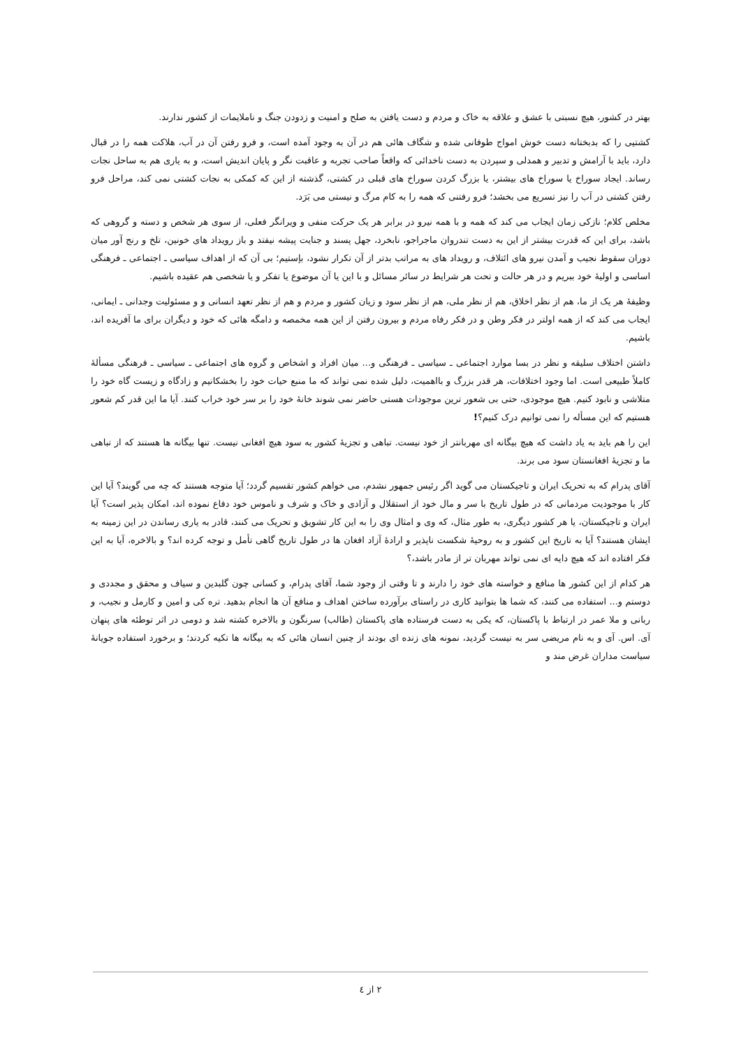بهتر در کشور، هیچ نسبتی با عشق و علاقه به خاک و مردم و دست یافتن به صلح و امنیت و زدودن جنگ و ناملایمات از کشور ندارند.
کشتیی را که بدبختانه دست خوش امواج طوفانی شده و شگاف هائی هم در آن به وجود آمده است، و فرو رفتن آن در آب، هلاکت همه را در قبال دارد، باید با آرامش و تدبیر و همدلی و سپردن به دست ناخدائی که واقعاً صاحب تجربه و عاقبت نگر و پایان اندیش است، و به یاری هم به ساحل نجات رساند. ایجاد سوراخ یا سوراخ های بیشتر، یا بزرگ کردن سوراخ های قبلی در کشتی، گذشته از این که کمکی به نجات کشتی نمی کند، مراحل فرو رفتن کشتی در آب را نیز تسریع می بخشد؛ فرو رفتنی که همه را به کام مرگ و نیستی می بَرَد.
مخلص کلام؛ نازکی زمان ایجاب می کند که همه و با همه نیرو در برابر هر یک حرکت منفی و ویرانگر فعلی، از سوی هر شخص و دسته و گروهی که باشد، برای این که قدرت بیشتر از این به دست تندروان ماجراجو، نابخرد، جهل پسند و جنایت پیشه نیفتد و باز رویداد های خونین، تلخ و رنج آور میان دوران سقوط نجیب و آمدن نیرو های ائتلاف، و رویداد های به مراتب بدتر از آن تکرار نشود، بإستیم؛ بی آن که از اهداف سیاسی ـ اجتماعی ـ فرهنگی اساسی و اولیهٔ خود ببریم و در هر حالت و تحت هر شرایط در سائر مسائل و با این یا آن موضوع یا تفکر و یا شخصی هم عقیده باشیم.
وظیفهٔ هر یک از ما، هم از نظر اخلاق، هم از نظر ملی، هم از نظر سود و زیان کشور و مردم و هم از نظر تعهد انسانی و و مسئولیت وجدانی ـ ایمانی، ایجاب می کند که از همه اولتر در فکر وطن و در فکر رفاه مردم و بیرون رفتن از این همه مخمصه و دامگه هائی که خود و دیگران برای ما آفریده اند، باشیم.
داشتن اختلاف سلیقه و نظر در بسا موارد اجتماعی ـ سیاسی ـ فرهنگی و... میان افراد و اشخاص و گروه های اجتماعی ـ سیاسی ـ فرهنگی مسألهٔ کاملاً طبیعی است. اما وجود اختلافات، هر قدر بزرگ و بااهمیت، دلیل شده نمی تواند که ما منبع حیات خود را بخشکانیم و زادگاه و زیست گاه خود را متلاشی و نابود کنیم. هیچ موجودی، حتی بی شعور ترین موجودات هستی حاضر نمی شوند خانهٔ خود را بر سر خود خراب کنند. آیا ما این قدر کم شعور هستیم که این مسأله را نمی توانیم درک کنیم؟!
این را هم باید به یاد داشت که هیچ بیگانه ای مهربانتر از خود نیست. تباهی و تجزیهٔ کشور به سود هیچ افغانی نیست. تنها بیگانه ها هستند که از تباهی ما و تجزیهٔ افغانستان سود می برند.
آقای پدرام که به تحریک ایران و تاجیکستان می گوید اگر رئیس جمهور نشدم، می خواهم کشور تقسیم گردد؛ آیا متوجه هستند که چه می گویند؟ آیا این کار با موجودیت مردمانی که در طول تاریخ با سر و مال خود از استقلال و آزادی و خاک و شرف و ناموس خود دفاع نموده اند، امکان پذیر است؟ آیا ایران و تاجیکستان، یا هر کشور دیگری، به طور مثال، که وی و امثال وی را به این کار تشویق و تحریک می کنند، قادر به یاری رساندن در این زمینه به ایشان هستند؟ آیا به تاریخ این کشور و به روحیهٔ شکست ناپذیر و ارادهٔ آزاد افغان ها در طول تاریخ گاهی تأمل و توجه کرده اند؟ و بالاخره، آیا به این فکر افتاده اند که هیچ دایه ای نمی تواند مهربان تر از مادر باشد،؟
هر کدام از این کشور ها منافع و خواسته های خود را دارند و تا وقتی از وجود شما، آقای پدرام، و کسانی چون گلبدین و سیاف و محقق و مجددی و دوستم و... استفاده می کنند، که شما ها بتوانید کاری در راستای برآورده ساختن اهداف و منافع آن ها انجام بدهید. تره کی و امین و کارمل و نجیب، و ربانی و ملا عمر در ارتباط با پاکستان، که یکی به دست فرستاده های پاکستان (طالب) سرنگون و بالاخره کشته شد و دومی در اثر توطئه های پنهان آی. اس. آی و به نام مریضی سر به نیست گردید، نمونه های زنده ای بودند از چنین انسان هائی که به بیگانه ها تکیه کردند؛ و برخورد استفاده جویانهٔ سیاست مداران غرض مند و
۲ از ٤